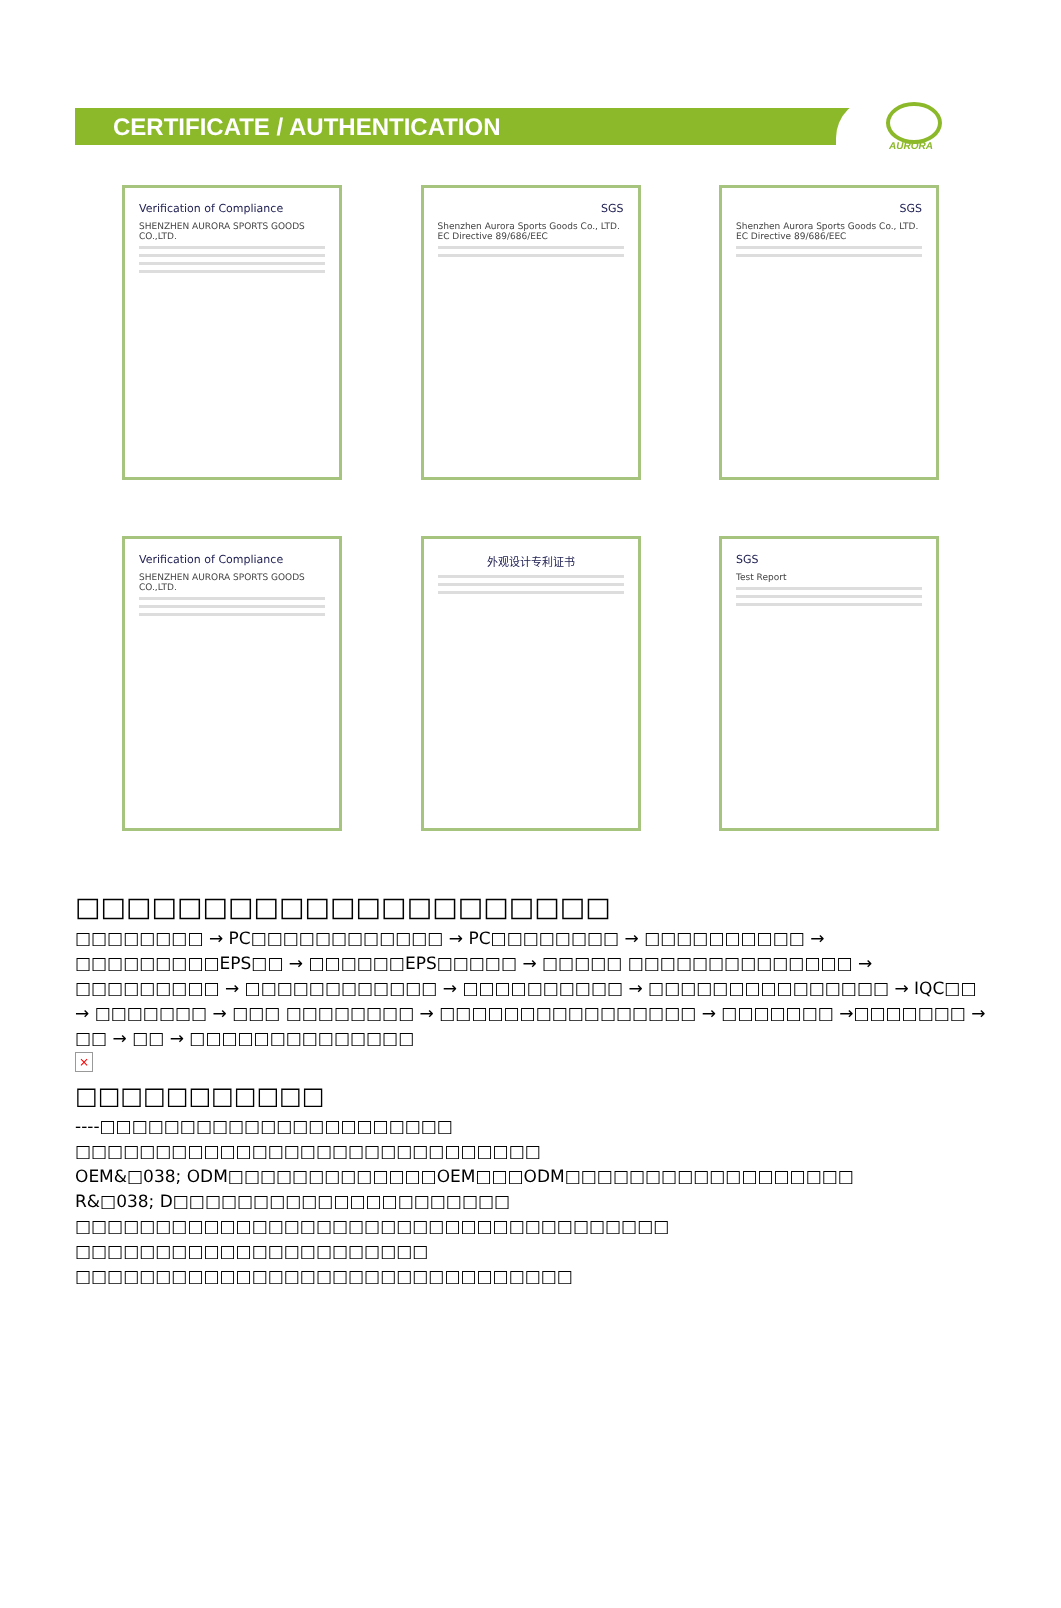CERTIFICATE / AUTHENTICATION
AURORA
Verification of Compliance
SHENZHEN AURORA SPORTS GOODS CO.,LTD.
SGS
Shenzhen Aurora Sports Goods Co., LTD.
EC Directive 89/686/EEC
SGS
Shenzhen Aurora Sports Goods Co., LTD.
EC Directive 89/686/EEC
Verification of Compliance
SHENZHEN AURORA SPORTS GOODS CO.,LTD.
外观设计专利证书
SGS
Test Report
□□□□□□□□□□□□□□□□□□□□□
□□□□□□□□ → PC□□□□□□□□□□□□ → PC□□□□□□□□ → □□□□□□□□□□ → □□□□□□□□□EPS□□ → □□□□□□EPS□□□□□ → □□□□□ □□□□□□□□□□□□□□ → □□□□□□□□□ → □□□□□□□□□□□□ → □□□□□□□□□□ → □□□□□□□□□□□□□□□ → IQC□□ → □□□□□□□ → □□□ □□□□□□□□ → □□□□□□□□□□□□□□□□ → □□□□□□□ →□□□□□□□ → □□ → □□ → □□□□□□□□□□□□□□
×
□□□□□□□□□□□
----□□□□□□□□□□□□□□□□□□□□□□
□□□□□□□□□□□□□□□□□□□□□□□□□□□□□
OEM&□038; ODM□□□□□□□□□□□□□OEM□□□ODM□□□□□□□□□□□□□□□□□□
R&□038; D□□□□□□□□□□□□□□□□□□□□□
□□□□□□□□□□□□□□□□□□□□□□□□□□□□□□□□□□□□□
□□□□□□□□□□□□□□□□□□□□□□
□□□□□□□□□□□□□□□□□□□□□□□□□□□□□□□